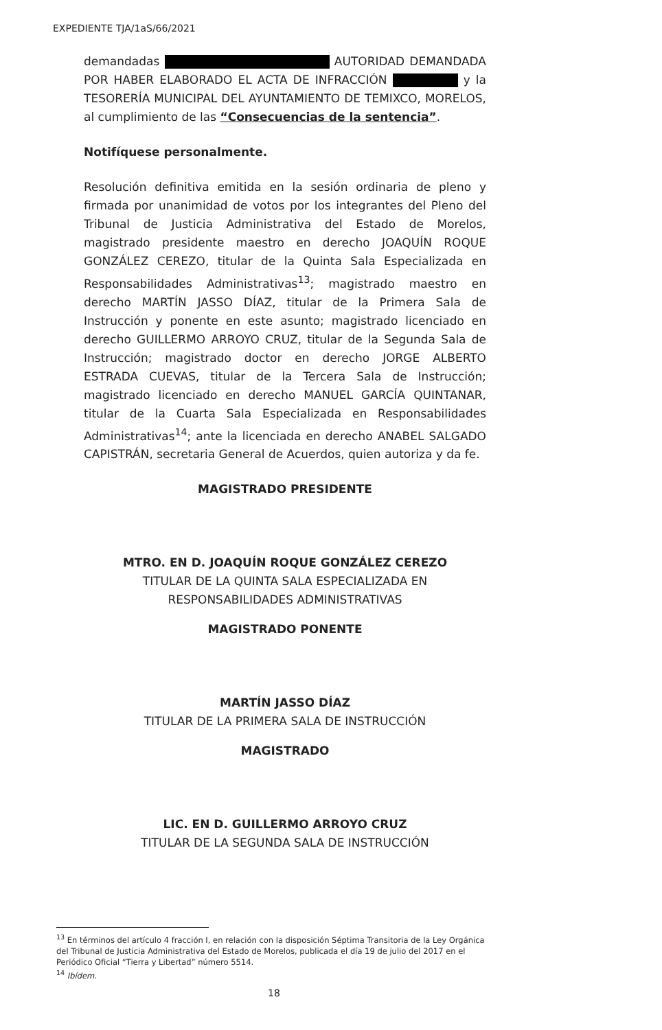EXPEDIENTE TJA/1aS/66/2021
demandadas AUTORIDAD DEMANDADA POR HABER ELABORADO EL ACTA DE INFRACCIÓN y la TESORERÍA MUNICIPAL DEL AYUNTAMIENTO DE TEMIXCO, MORELOS, al cumplimiento de las “Consecuencias de la sentencia”.
Notifíquese personalmente.
Resolución definitiva emitida en la sesión ordinaria de pleno y firmada por unanimidad de votos por los integrantes del Pleno del Tribunal de Justicia Administrativa del Estado de Morelos, magistrado presidente maestro en derecho JOAQUÍN ROQUE GONZÁLEZ CEREZO, titular de la Quinta Sala Especializada en Responsabilidades Administrativas<sup>13</sup>; magistrado maestro en derecho MARTÍN JASSO DÍAZ, titular de la Primera Sala de Instrucción y ponente en este asunto; magistrado licenciado en derecho GUILLERMO ARROYO CRUZ, titular de la Segunda Sala de Instrucción; magistrado doctor en derecho JORGE ALBERTO ESTRADA CUEVAS, titular de la Tercera Sala de Instrucción; magistrado licenciado en derecho MANUEL GARCÍA QUINTANAR, titular de la Cuarta Sala Especializada en Responsabilidades Administrativas<sup>14</sup>; ante la licenciada en derecho ANABEL SALGADO CAPISTRÁN, secretaria General de Acuerdos, quien autoriza y da fe.
MAGISTRADO PRESIDENTE
MTRO. EN D. JOAQUÍN ROQUE GONZÁLEZ CEREZO
TITULAR DE LA QUINTA SALA ESPECIALIZADA EN
RESPONSABILIDADES ADMINISTRATIVAS
MAGISTRADO PONENTE
MARTÍN JASSO DÍAZ
TITULAR DE LA PRIMERA SALA DE INSTRUCCIÓN
MAGISTRADO
LIC. EN D. GUILLERMO ARROYO CRUZ
TITULAR DE LA SEGUNDA SALA DE INSTRUCCIÓN
<sup>13</sup> En términos del artículo 4 fracción I, en relación con la disposición Séptima Transitoria de la Ley Orgánica del Tribunal de Justicia Administrativa del Estado de Morelos, publicada el día 19 de julio del 2017 en el Periódico Oficial “Tierra y Libertad” número 5514.
<sup>14</sup> Ibídem.
18